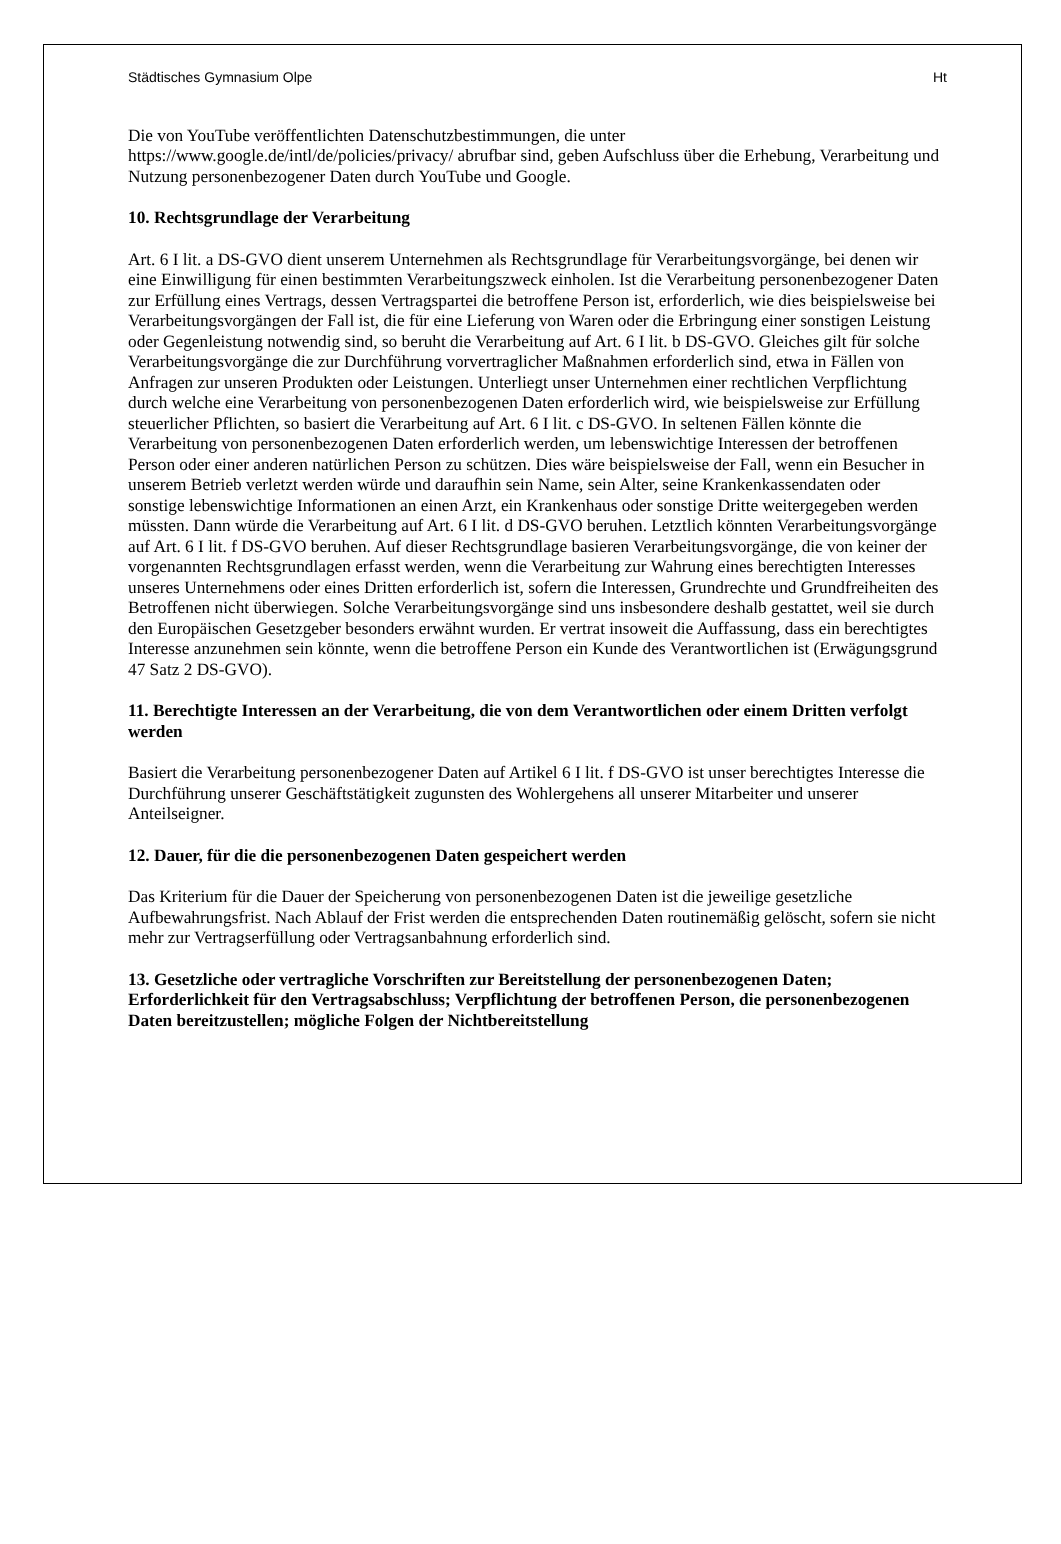Städtisches Gymnasium Olpe Ht
Die von YouTube veröffentlichten Datenschutzbestimmungen, die unter https://www.google.de/intl/de/policies/privacy/ abrufbar sind, geben Aufschluss über die Erhebung, Verarbeitung und Nutzung personenbezogener Daten durch YouTube und Google.
10. Rechtsgrundlage der Verarbeitung
Art. 6 I lit. a DS-GVO dient unserem Unternehmen als Rechtsgrundlage für Verarbeitungsvorgänge, bei denen wir eine Einwilligung für einen bestimmten Verarbeitungszweck einholen. Ist die Verarbeitung personenbezogener Daten zur Erfüllung eines Vertrags, dessen Vertragspartei die betroffene Person ist, erforderlich, wie dies beispielsweise bei Verarbeitungsvorgängen der Fall ist, die für eine Lieferung von Waren oder die Erbringung einer sonstigen Leistung oder Gegenleistung notwendig sind, so beruht die Verarbeitung auf Art. 6 I lit. b DS-GVO. Gleiches gilt für solche Verarbeitungsvorgänge die zur Durchführung vorvertraglicher Maßnahmen erforderlich sind, etwa in Fällen von Anfragen zur unseren Produkten oder Leistungen. Unterliegt unser Unternehmen einer rechtlichen Verpflichtung durch welche eine Verarbeitung von personenbezogenen Daten erforderlich wird, wie beispielsweise zur Erfüllung steuerlicher Pflichten, so basiert die Verarbeitung auf Art. 6 I lit. c DS-GVO. In seltenen Fällen könnte die Verarbeitung von personenbezogenen Daten erforderlich werden, um lebenswichtige Interessen der betroffenen Person oder einer anderen natürlichen Person zu schützen. Dies wäre beispielsweise der Fall, wenn ein Besucher in unserem Betrieb verletzt werden würde und daraufhin sein Name, sein Alter, seine Krankenkassendaten oder sonstige lebenswichtige Informationen an einen Arzt, ein Krankenhaus oder sonstige Dritte weitergegeben werden müssten. Dann würde die Verarbeitung auf Art. 6 I lit. d DS-GVO beruhen. Letztlich könnten Verarbeitungsvorgänge auf Art. 6 I lit. f DS-GVO beruhen. Auf dieser Rechtsgrundlage basieren Verarbeitungsvorgänge, die von keiner der vorgenannten Rechtsgrundlagen erfasst werden, wenn die Verarbeitung zur Wahrung eines berechtigten Interesses unseres Unternehmens oder eines Dritten erforderlich ist, sofern die Interessen, Grundrechte und Grundfreiheiten des Betroffenen nicht überwiegen. Solche Verarbeitungsvorgänge sind uns insbesondere deshalb gestattet, weil sie durch den Europäischen Gesetzgeber besonders erwähnt wurden. Er vertrat insoweit die Auffassung, dass ein berechtigtes Interesse anzunehmen sein könnte, wenn die betroffene Person ein Kunde des Verantwortlichen ist (Erwägungsgrund 47 Satz 2 DS-GVO).
11. Berechtigte Interessen an der Verarbeitung, die von dem Verantwortlichen oder einem Dritten verfolgt werden
Basiert die Verarbeitung personenbezogener Daten auf Artikel 6 I lit. f DS-GVO ist unser berechtigtes Interesse die Durchführung unserer Geschäftstätigkeit zugunsten des Wohlergehens all unserer Mitarbeiter und unserer Anteilseigner.
12. Dauer, für die die personenbezogenen Daten gespeichert werden
Das Kriterium für die Dauer der Speicherung von personenbezogenen Daten ist die jeweilige gesetzliche Aufbewahrungsfrist. Nach Ablauf der Frist werden die entsprechenden Daten routinemäßig gelöscht, sofern sie nicht mehr zur Vertragserfüllung oder Vertragsanbahnung erforderlich sind.
13. Gesetzliche oder vertragliche Vorschriften zur Bereitstellung der personenbezogenen Daten; Erforderlichkeit für den Vertragsabschluss; Verpflichtung der betroffenen Person, die personenbezogenen Daten bereitzustellen; mögliche Folgen der Nichtbereitstellung